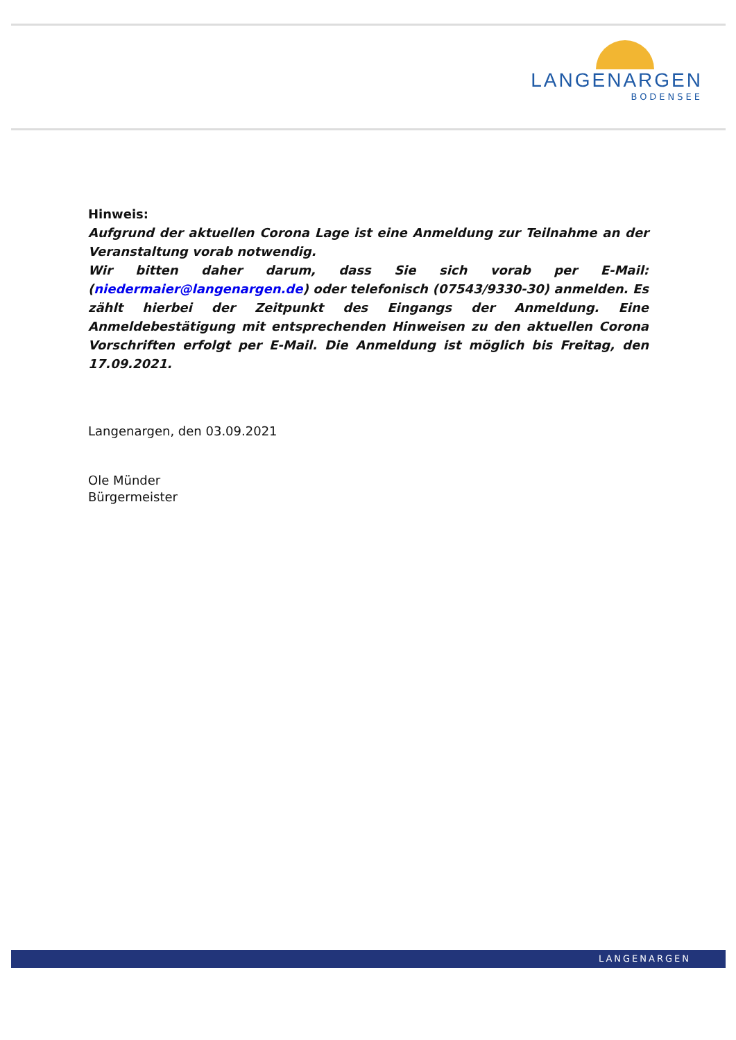LANGENARGEN
BODENSEE
Hinweis:
Aufgrund der aktuellen Corona Lage ist eine Anmeldung zur Teilnahme an der Veranstaltung vorab notwendig.
Wir bitten daher darum, dass Sie sich vorab per E-Mail: (niedermaier@langenargen.de) oder telefonisch (07543/9330-30) anmelden. Es zählt hierbei der Zeitpunkt des Eingangs der Anmeldung. Eine Anmeldebestätigung mit entsprechenden Hinweisen zu den aktuellen Corona Vorschriften erfolgt per E-Mail. Die Anmeldung ist möglich bis Freitag, den 17.09.2021.
Langenargen, den 03.09.2021
Ole Münder
Bürgermeister
LANGENARGEN